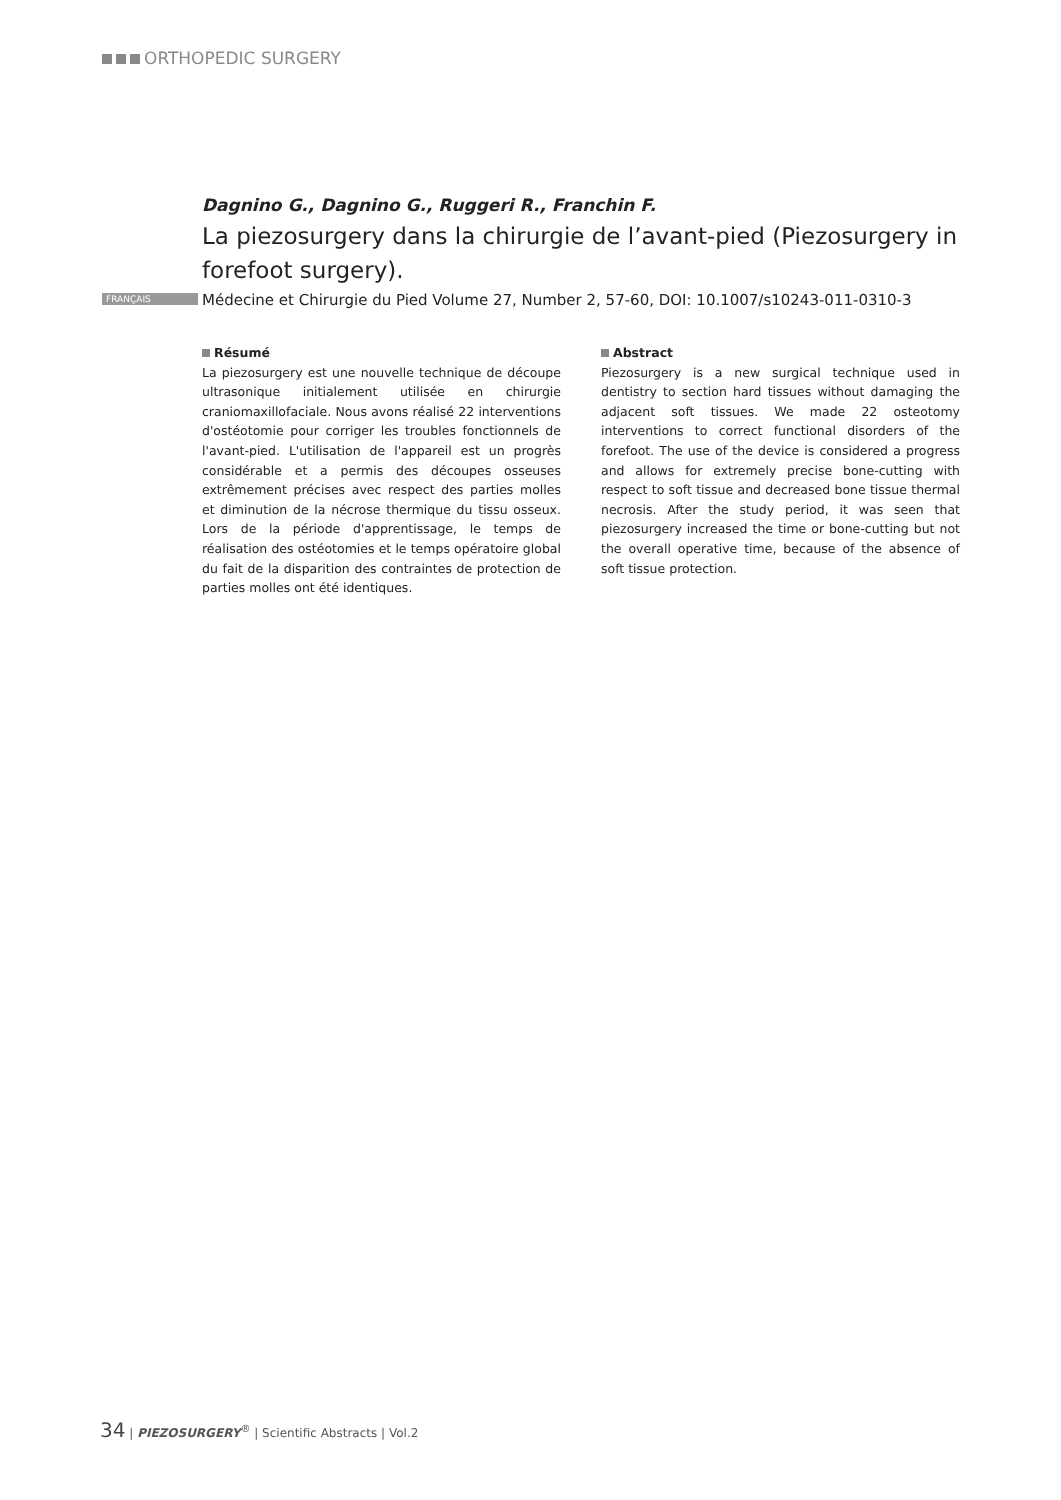ORTHOPEDIC SURGERY
Dagnino G., Dagnino G., Ruggeri R., Franchin F.
La piezosurgery dans la chirurgie de l’avant-pied (Piezosurgery in forefoot surgery).
FRANÇAIS Médecine et Chirurgie du Pied Volume 27, Number 2, 57-60, DOI: 10.1007/s10243-011-0310-3
Résumé
La piezosurgery est une nouvelle technique de découpe ultrasonique initialement utilisée en chirurgie craniomaxillofaciale. Nous avons réalisé 22 interventions d'ostéotomie pour corriger les troubles fonctionnels de l'avant-pied. L'utilisation de l'appareil est un progrès considérable et a permis des découpes osseuses extrêmement précises avec respect des parties molles et diminution de la nécrose thermique du tissu osseux. Lors de la période d'apprentissage, le temps de réalisation des ostéotomies et le temps opératoire global du fait de la disparition des contraintes de protection de parties molles ont été identiques.
Abstract
Piezosurgery is a new surgical technique used in dentistry to section hard tissues without damaging the adjacent soft tissues. We made 22 osteotomy interventions to correct functional disorders of the forefoot. The use of the device is considered a progress and allows for extremely precise bone-cutting with respect to soft tissue and decreased bone tissue thermal necrosis. After the study period, it was seen that piezosurgery increased the time or bone-cutting but not the overall operative time, because of the absence of soft tissue protection.
34 | PIEZOSURGERY<sup>®</sup> | Scientific Abstracts | Vol.2